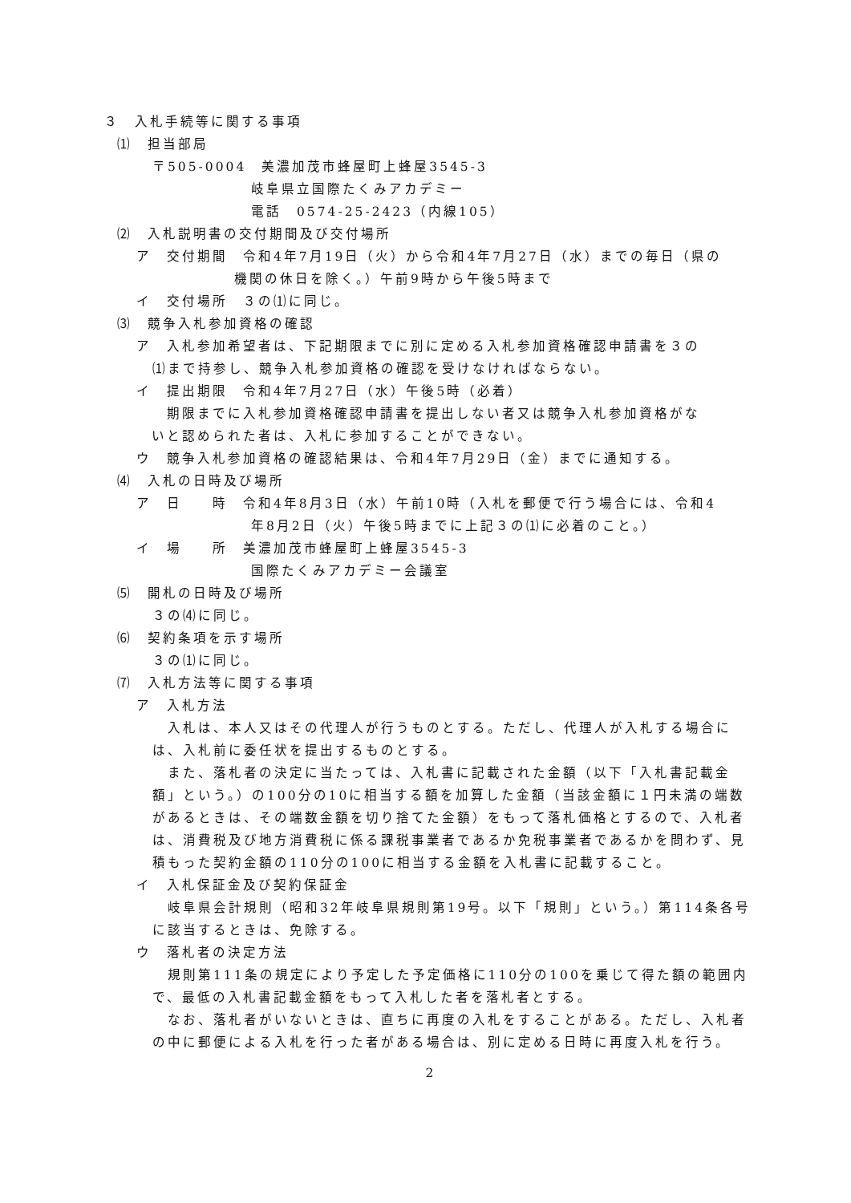３　入札手続等に関する事項
⑴　担当部局
〒505-0004　美濃加茂市蜂屋町上蜂屋3545-3
岐阜県立国際たくみアカデミー
電話　0574-25-2423（内線105）
⑵　入札説明書の交付期間及び交付場所
ア　交付期間　令和4年7月19日（火）から令和4年7月27日（水）までの毎日（県の
機関の休日を除く。）午前9時から午後5時まで
イ　交付場所　３の⑴に同じ。
⑶　競争入札参加資格の確認
ア　入札参加希望者は、下記期限までに別に定める入札参加資格確認申請書を３の
⑴まで持参し、競争入札参加資格の確認を受けなければならない。
イ　提出期限　令和4年7月27日（水）午後5時（必着）
　　期限までに入札参加資格確認申請書を提出しない者又は競争入札参加資格がな
　いと認められた者は、入札に参加することができない。
ウ　競争入札参加資格の確認結果は、令和4年7月29日（金）までに通知する。
⑷　入札の日時及び場所
ア　日　　時　令和4年8月3日（水）午前10時（入札を郵便で行う場合には、令和4
年8月2日（火）午後5時までに上記３の⑴に必着のこと。）
イ　場　　所　美濃加茂市蜂屋町上蜂屋3545-3
国際たくみアカデミー会議室
⑸　開札の日時及び場所
３の⑷に同じ。
⑹　契約条項を示す場所
３の⑴に同じ。
⑺　入札方法等に関する事項
ア　入札方法
　入札は、本人又はその代理人が行うものとする。ただし、代理人が入札する場合には、入札前に委任状を提出するものとする。
　また、落札者の決定に当たっては、入札書に記載された金額（以下「入札書記載金額」という。）の100分の10に相当する額を加算した金額（当該金額に１円未満の端数があるときは、その端数金額を切り捨てた金額）をもって落札価格とするので、入札者は、消費税及び地方消費税に係る課税事業者であるか免税事業者であるかを問わず、見積もった契約金額の110分の100に相当する金額を入札書に記載すること。
イ　入札保証金及び契約保証金
　岐阜県会計規則（昭和32年岐阜県規則第19号。以下「規則」という。）第114条各号に該当するときは、免除する。
ウ　落札者の決定方法
　規則第111条の規定により予定した予定価格に110分の100を乗じて得た額の範囲内で、最低の入札書記載金額をもって入札した者を落札者とする。
　なお、落札者がいないときは、直ちに再度の入札をすることがある。ただし、入札者の中に郵便による入札を行った者がある場合は、別に定める日時に再度入札を行う。
2